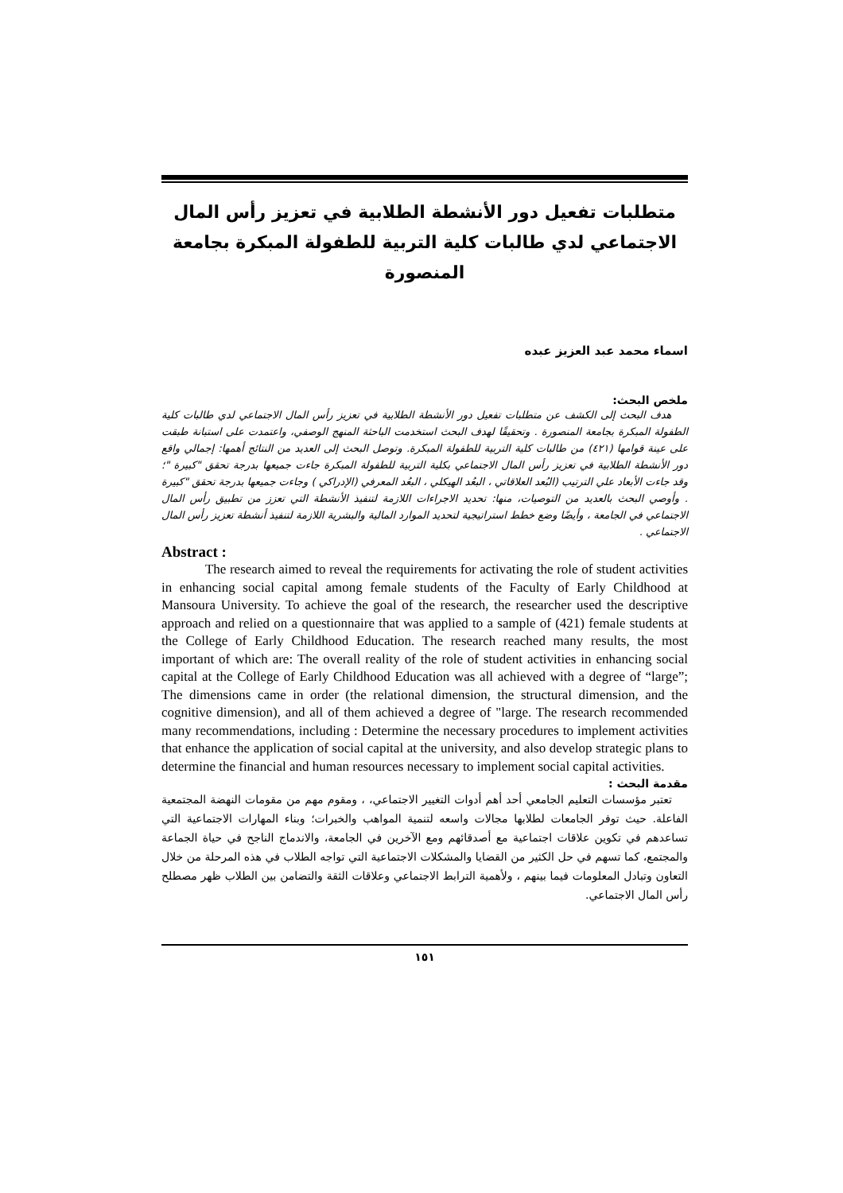متطلبات تفعيل دور الأنشطة الطلابية في تعزيز رأس المال الاجتماعي لدي طالبات كلية التربية للطفولة المبكرة بجامعة المنصورة
اسماء محمد عبد العزيز عبده
ملخص البحث:
هدف البحث إلى الكشف عن متطلبات تفعيل دور الأنشطة الطلابية في تعزيز رأس المال الاجتماعي لدي طالبات كلية الطفولة المبكرة بجامعة المنصورة . وتحقيقًا لهدف البحث استخدمت الباحثة المنهج الوصفي، واعتمدت على استبانة طبقت على عينة قوامها (٤٢١) من طالبات كلية التربية للطفولة المبكرة. وتوصل البحث إلى العديد من النتائج أهمها: إجمالي واقع دور الأنشطة الطلابية في تعزيز رأس المال الاجتماعي بكلية التربية للطفولة المبكرة جاءت جميعها بدرجة تحقق "كبيرة "؛ وقد جاءت الأبعاد علي الترتيب (البُعد العلاقاتي ، البعُد الهيكلي ، البعُد المعرفي (الإدراكي ) وجاءت جميعها بدرجة تحقق "كبيرة . وأوصي البحث بالعديد من التوصيات، منها: تحديد الاجراءات اللازمة لتنفيذ الأنشطة التي تعزز من تطبيق رأس المال الاجتماعي في الجامعة ، وأيضًا وضع خطط استراتيجية لتحديد الموارد المالية والبشرية اللازمة لتنفيذ أنشطة تعزيز رأس المال الاجتماعي .
Abstract :
The research aimed to reveal the requirements for activating the role of student activities in enhancing social capital among female students of the Faculty of Early Childhood at Mansoura University. To achieve the goal of the research, the researcher used the descriptive approach and relied on a questionnaire that was applied to a sample of (421) female students at the College of Early Childhood Education. The research reached many results, the most important of which are: The overall reality of the role of student activities in enhancing social capital at the College of Early Childhood Education was all achieved with a degree of “large”; The dimensions came in order (the relational dimension, the structural dimension, and the cognitive dimension), and all of them achieved a degree of "large. The research recommended many recommendations, including : Determine the necessary procedures to implement activities that enhance the application of social capital at the university, and also develop strategic plans to determine the financial and human resources necessary to implement social capital activities.
مقدمة البحث :
تعتبر مؤسسات التعليم الجامعي أحد أهم أدوات التغيير الاجتماعي، ، ومقوم مهم من مقومات النهضة المجتمعية الفاعلة. حيث توفر الجامعات لطلابها مجالات واسعه لتنمية المواهب والخبرات؛ وبناء المهارات الاجتماعية التي تساعدهم في تكوين علاقات اجتماعية مع أصدقائهم ومع الآخرين في الجامعة، والاندماج الناجح في حياة الجماعة والمجتمع، كما تسهم في حل الكثير من القضايا والمشكلات الاجتماعية التي تواجه الطلاب في هذه المرحلة من خلال التعاون وتبادل المعلومات فيما بينهم ، ولأهمية الترابط الاجتماعي وعلاقات الثقة والتضامن بين الطلاب ظهر مصطلح رأس المال الاجتماعي.
١٥١